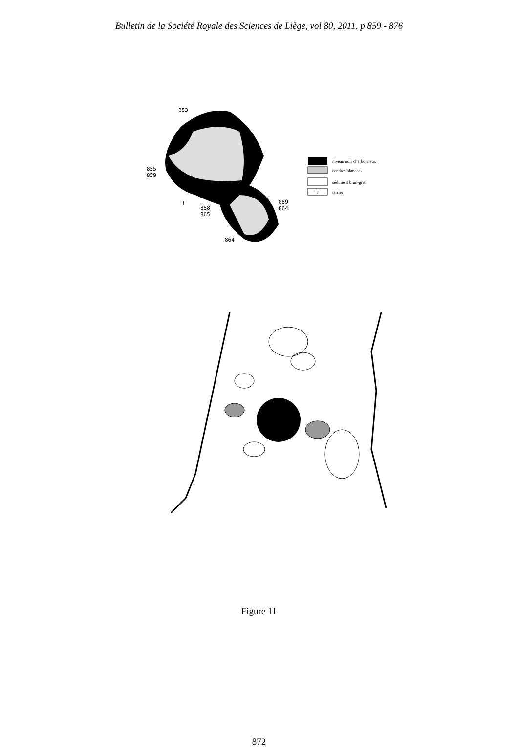Bulletin de la Société Royale des Sciences de Liège, vol 80, 2011, p 859 - 876
853
855
859
858
865
859
864
864
T
niveau noir charbonneux
cendres blanches
sédiment brun-gris
T
terrier
Figure 11
872